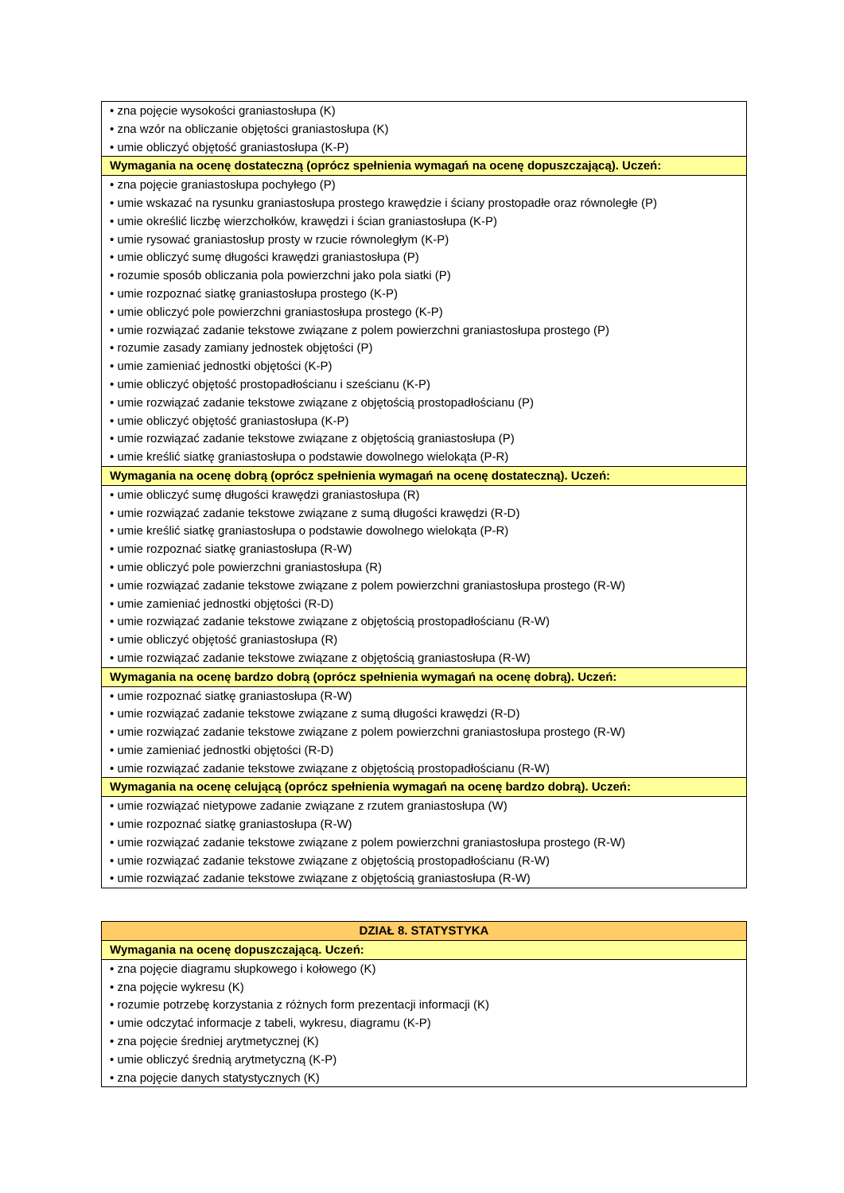| • zna pojęcie wysokości graniastosłupa (K) • zna wzór na obliczanie objętości graniastosłupa (K) • umie obliczyć objętość graniastosłupa (K-P) |
| Wymagania na ocenę dostateczną (oprócz spełnienia wymagań na ocenę dopuszczającą). Uczeń: |
| • zna pojęcie graniastosłupa pochyłego (P) • umie wskazać na rysunku graniastosłupa prostego krawędzie i ściany prostopadłe oraz równoległe (P) • umie określić liczbę wierzchołków, krawędzi i ścian graniastosłupa (K-P) • umie rysować graniastosłup prosty w rzucie równoległym (K-P) • umie obliczyć sumę długości krawędzi graniastosłupa (P) • rozumie sposób obliczania pola powierzchni jako pola siatki (P) • umie rozpoznać siatkę graniastosłupa prostego (K-P) • umie obliczyć pole powierzchni graniastosłupa prostego (K-P) • umie rozwiązać zadanie tekstowe związane z polem powierzchni graniastosłupa prostego (P) • rozumie zasady zamiany jednostek objętości (P) • umie zamieniać jednostki objętości (K-P) • umie obliczyć objętość prostopadłościanu i sześcianu (K-P) • umie rozwiązać zadanie tekstowe związane z objętością prostopadłościanu (P) • umie obliczyć objętość graniastosłupa (K-P) • umie rozwiązać zadanie tekstowe związane z objętością graniastosłupa (P) • umie kreślić siatkę graniastosłupa o podstawie dowolnego wielokąta (P-R) |
| Wymagania na ocenę dobrą (oprócz spełnienia wymagań na ocenę dostateczną). Uczeń: |
| • umie obliczyć sumę długości krawędzi graniastosłupa (R) • umie rozwiązać zadanie tekstowe związane z sumą długości krawędzi (R-D) • umie kreślić siatkę graniastosłupa o podstawie dowolnego wielokąta (P-R) • umie rozpoznać siatkę graniastosłupa (R-W) • umie obliczyć pole powierzchni graniastosłupa (R) • umie rozwiązać zadanie tekstowe związane z polem powierzchni graniastosłupa prostego (R-W) • umie zamieniać jednostki objętości (R-D) • umie rozwiązać zadanie tekstowe związane z objętością prostopadłościanu (R-W) • umie obliczyć objętość graniastosłupa (R) • umie rozwiązać zadanie tekstowe związane z objętością graniastosłupa (R-W) |
| Wymagania na ocenę bardzo dobrą (oprócz spełnienia wymagań na ocenę dobrą). Uczeń: |
| • umie rozpoznać siatkę graniastosłupa (R-W) • umie rozwiązać zadanie tekstowe związane z sumą długości krawędzi (R-D) • umie rozwiązać zadanie tekstowe związane z polem powierzchni graniastosłupa prostego (R-W) • umie zamieniać jednostki objętości (R-D) • umie rozwiązać zadanie tekstowe związane z objętością prostopadłościanu (R-W) |
| Wymagania na ocenę celującą (oprócz spełnienia wymagań na ocenę bardzo dobrą). Uczeń: |
| • umie rozwiązać nietypowe zadanie związane z rzutem graniastosłupa (W) • umie rozpoznać siatkę graniastosłupa (R-W) • umie rozwiązać zadanie tekstowe związane z polem powierzchni graniastosłupa prostego (R-W) • umie rozwiązać zadanie tekstowe związane z objętością prostopadłościanu (R-W) • umie rozwiązać zadanie tekstowe związane z objętością graniastosłupa (R-W) |
| DZIAŁ 8. STATYSTYKA |
| Wymagania na ocenę dopuszczającą. Uczeń: |
| • zna pojęcie diagramu słupkowego i kołowego (K) • zna pojęcie wykresu (K) • rozumie potrzebę korzystania z różnych form prezentacji informacji (K) • umie odczytać informacje z tabeli, wykresu, diagramu (K-P) • zna pojęcie średniej arytmetycznej (K) • umie obliczyć średnią arytmetyczną (K-P) • zna pojęcie danych statystycznych (K) |